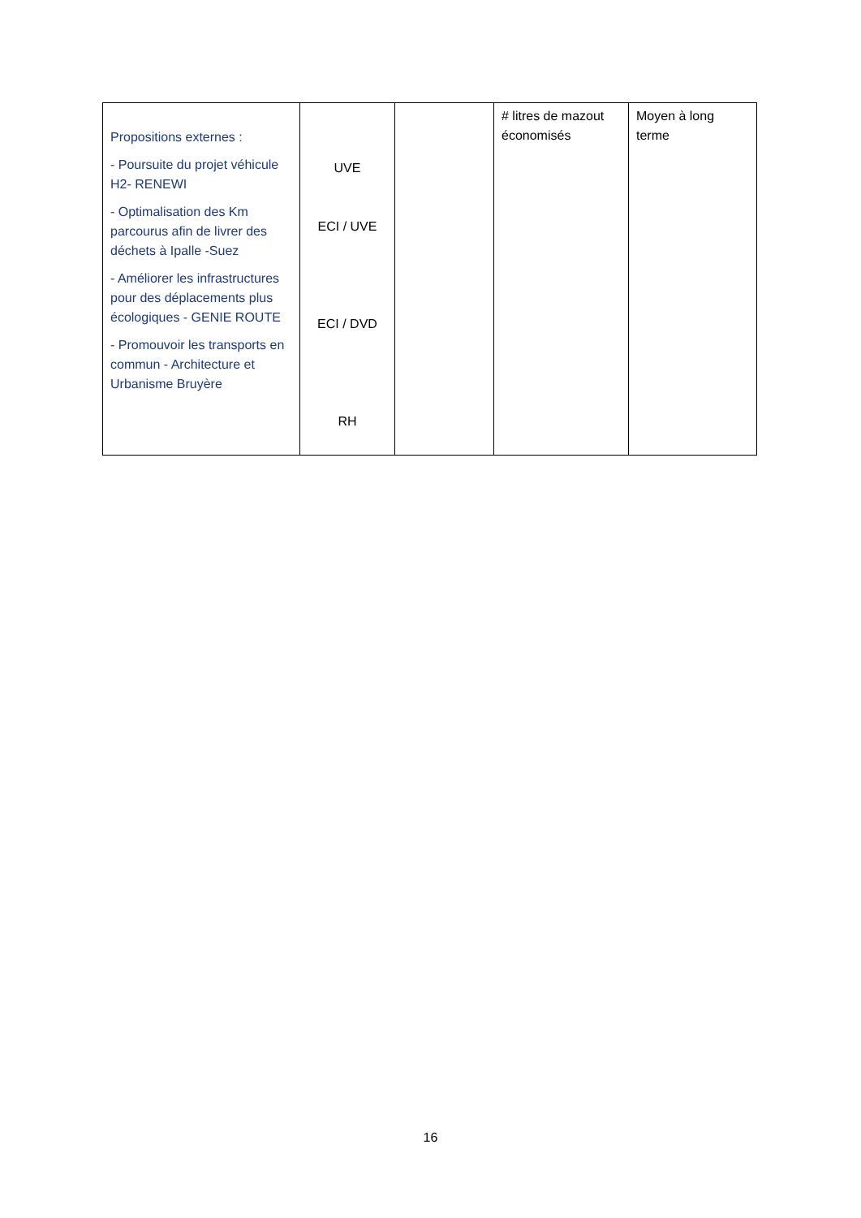| Propositions externes : - Poursuite du projet véhicule H2- RENEWI - Optimalisation des Km parcourus afin de livrer des déchets à Ipalle -Suez - Améliorer les infrastructures pour des déplacements plus écologiques - GENIE ROUTE - Promouvoir les transports en commun - Architecture et Urbanisme Bruyère | UVE ECI / UVE ECI / DVD RH | | # litres de mazout économisés | Moyen à long terme |
16